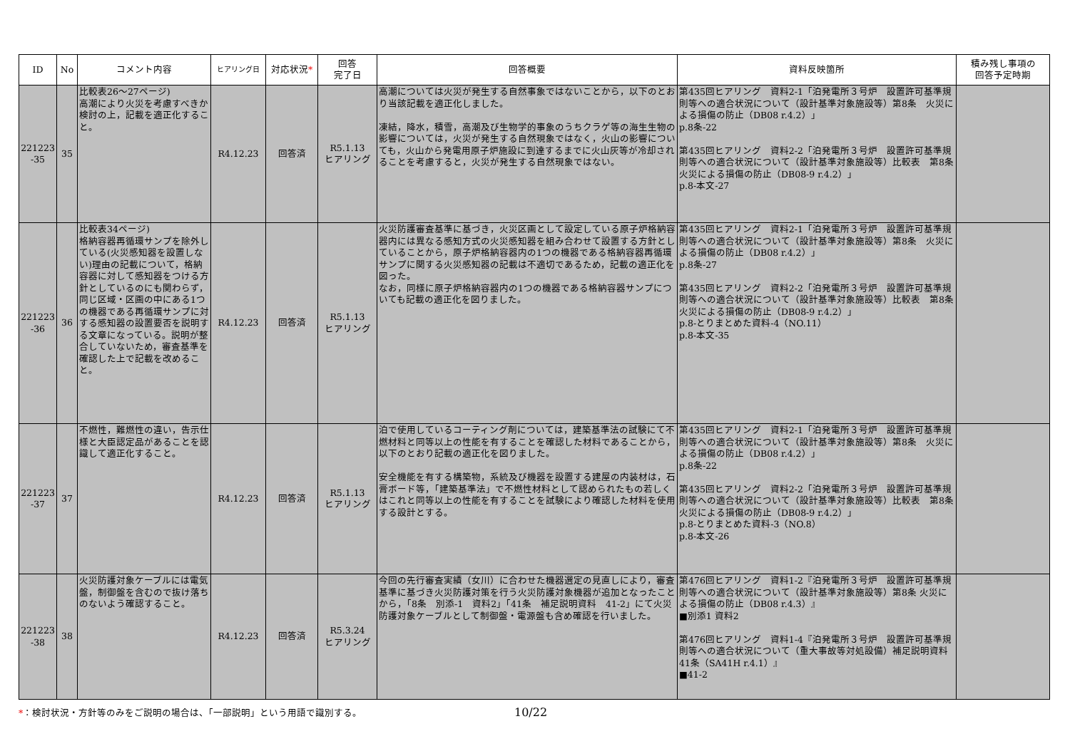| ID | No | コメント内容 | ヒアリング日 | 対応状況 * | 回答 完了日 | 回答概要 | 資料反映箇所 | 積み残し事項の 回答予定時期 |
| --- | --- | --- | --- | --- | --- | --- | --- | --- |
| 221223 -35 | 35 | 比較表26～27ページ) 高潮により火災を考慮すべきか検討の上，記載を適正化すること。 | R4.12.23 | 回答済 | R5.1.13 ヒアリング | 高潮については火災が発生する自然事象ではないことから，以下のとおり当該記載を適正化しました。 凍結，降水，積雪，高潮及び生物学的事象のうちクラゲ等の海生生物の影響については，火災が発生する自然現象ではなく，火山の影響についても，火山から発電用原子炉施設に到達するまでに火山灰等が冷却されることを考慮すると，火災が発生する自然現象ではない。 | 第435回ヒアリング 資料2-1「泊発電所３号炉 設置許可基準規則等への適合状況について（設計基準対象施設等）第8条 火災による損傷の防止（DB08 r.4.2）」 p.8条-22 第435回ヒアリング 資料2-2「泊発電所３号炉 設置許可基準規則等への適合状況について（設計基準対象施設等）比較表 第8条 火災による損傷の防止（DB08-9 r.4.2）」 p.8-本文-27 | |
| 221223 -36 | 36 | 比較表34ページ) 格納容器再循環サンプを除外している(火災感知器を設置しない)理由の記載について，格納容器に対して感知器をつける方針としているのにも関わらず，同じ区域・区画の中にある1つの機器である再循環サンプに対する感知器の設置要否を説明する文章になっている。説明が整合していないため，審査基準を確認した上で記載を改めること。 | R4.12.23 | 回答済 | R5.1.13 ヒアリング | 火災防護審査基準に基づき，火災区画として設定している原子炉格納容器内には異なる感知方式の火災感知器を組み合わせて設置する方針としていることから，原子炉格納容器内の1つの機器である格納容器再循環サンプに関する火災感知器の記載は不適切であるため，記載の適正化を図った。 なお，同様に原子炉格納容器内の1つの機器である格納容器サンプについても記載の適正化を図りました。 | 第435回ヒアリング 資料2-1「泊発電所３号炉 設置許可基準規則等への適合状況について（設計基準対象施設等）第8条 火災による損傷の防止（DB08 r.4.2）」 p.8条-27 第435回ヒアリング 資料2-2「泊発電所３号炉 設置許可基準規則等への適合状況について（設計基準対象施設等）比較表 第8条 火災による損傷の防止（DB08-9 r.4.2）」 p.8-とりまとめた資料-4（NO.11） p.8-本文-35 | |
| 221223 -37 | 37 | 不燃性，難燃性の違い，告示仕様と大臣認定品があることを認識して適正化すること。 | R4.12.23 | 回答済 | R5.1.13 ヒアリング | 泊で使用しているコーティング剤については，建築基準法の試験にて不燃材料と同等以上の性能を有することを確認した材料であることから，以下のとおり記載の適正化を図りました。 安全機能を有する構築物，系統及び機器を設置する建屋の内装材は，石膏ボード等，「建築基準法」で不燃性材料として認められたもの若しくはこれと同等以上の性能を有することを試験により確認した材料を使用する設計とする。 | 第435回ヒアリング 資料2-1「泊発電所３号炉 設置許可基準規則等への適合状況について（設計基準対象施設等）第8条 火災による損傷の防止（DB08 r.4.2）」 p.8条-22 第435回ヒアリング 資料2-2「泊発電所３号炉 設置許可基準規則等への適合状況について（設計基準対象施設等）比較表 第8条 火災による損傷の防止（DB08-9 r.4.2）」 p.8-とりまとめた資料-3（NO.8） p.8-本文-26 | |
| 221223 -38 | 38 | 火災防護対象ケーブルには電気盤，制御盤を含むので抜け落ちのないよう確認すること。 | R4.12.23 | 回答済 | R5.3.24 ヒアリング | 今回の先行審査実績（女川）に合わせた機器選定の見直しにより，審査基準に基づき火災防護対策を行う火災防護対象機器が追加となったことから，「8条 別添-1 資料2」「41条 補足説明資料 41-2」にて火災防護対象ケーブルとして制御盤・電源盤も含め確認を行いました。 | 第476回ヒアリング 資料1-2『泊発電所３号炉 設置許可基準規則等への適合状況について（設計基準対象施設等）第8条 火災による損傷の防止（DB08 r.4.3）』 ■別添1 資料2 第476回ヒアリング 資料1-4『泊発電所３号炉 設置許可基準規則等への適合状況について（重大事故等対処設備）補足説明資料 41条（SA41H r.4.1）』 ■41-2 | |
*：検討状況・方針等のみをご説明の場合は、「一部説明」という用語で識別する。
10/22